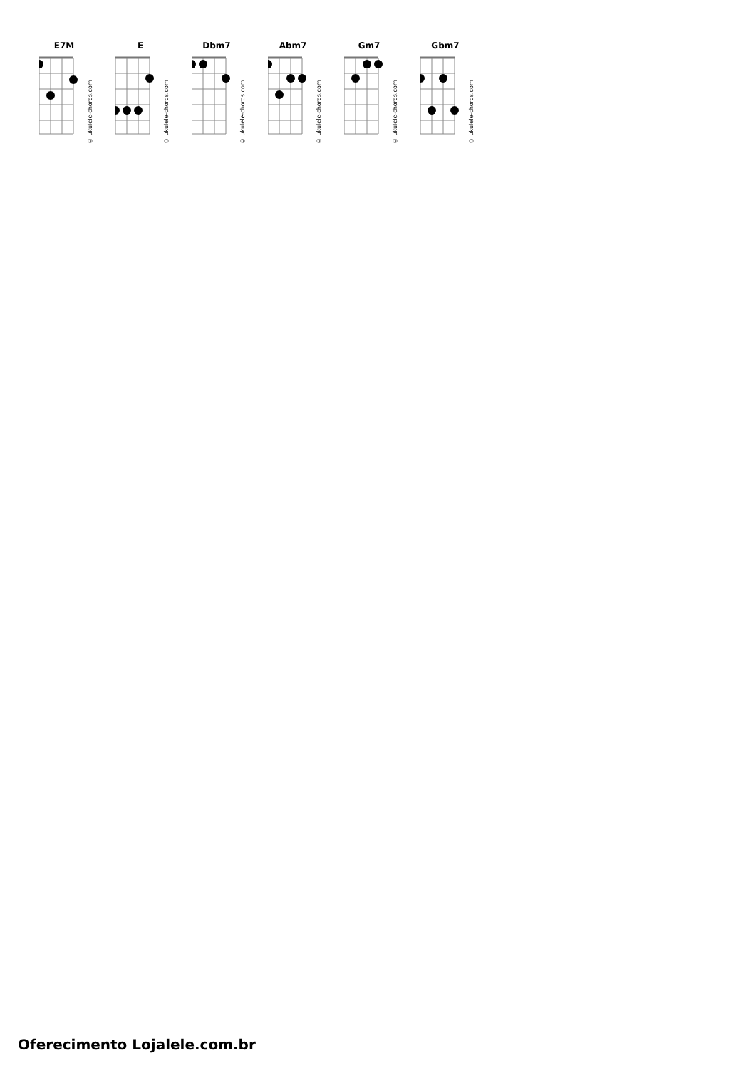E7M
© ukulele-chords.com
E
© ukulele-chords.com
Dbm7
© ukulele-chords.com
Abm7
© ukulele-chords.com
Gm7
© ukulele-chords.com
Gbm7
© ukulele-chords.com
Oferecimento Lojalele.com.br